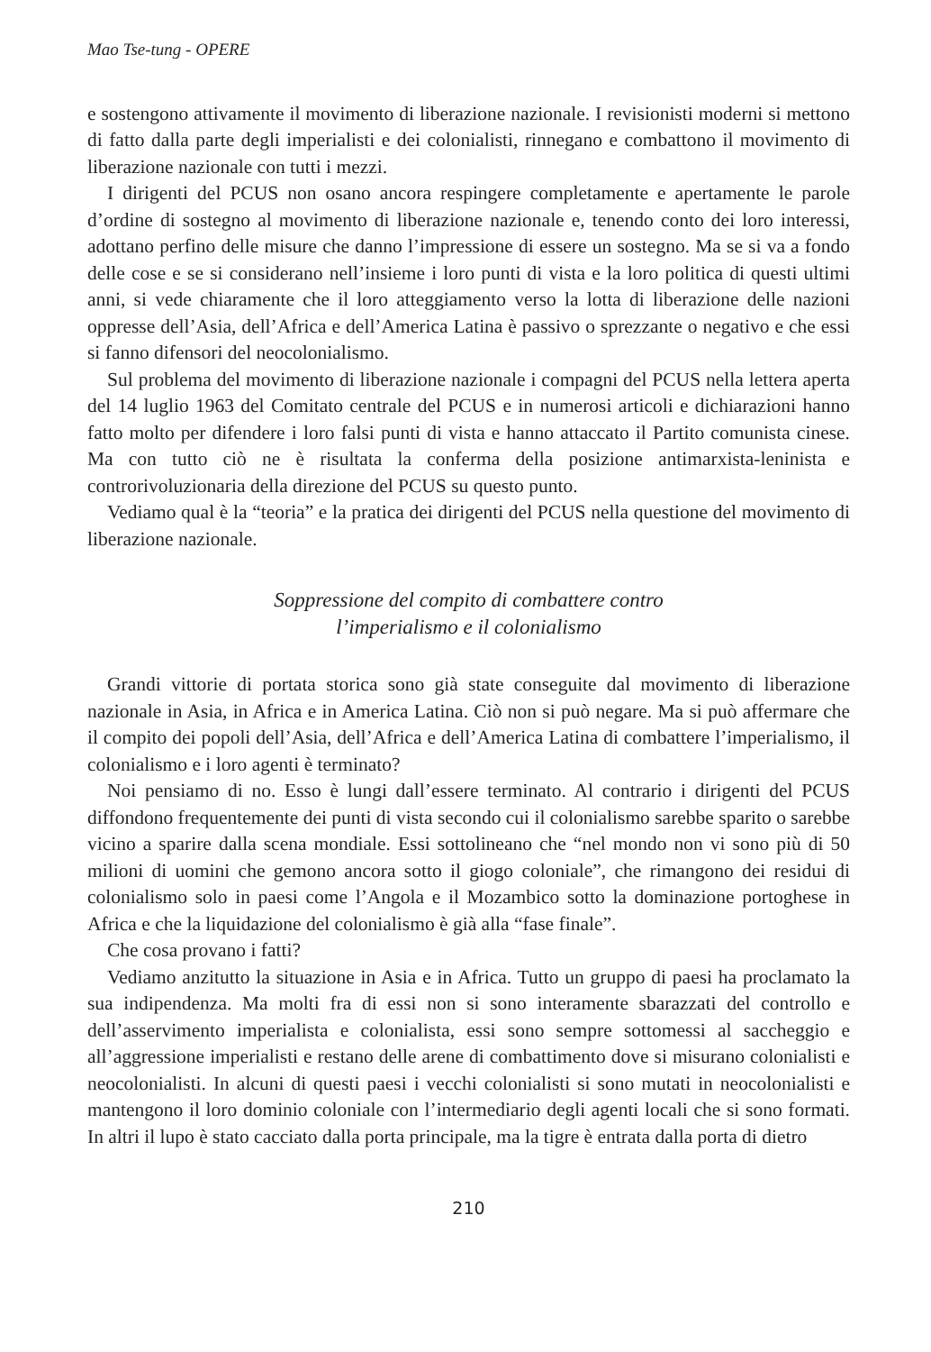Mao Tse-tung - OPERE
e sostengono attivamente il movimento di liberazione nazionale. I revisionisti moderni si mettono di fatto dalla parte degli imperialisti e dei colonialisti, rinnegano e combattono il movimento di liberazione nazionale con tutti i mezzi.
I dirigenti del PCUS non osano ancora respingere completamente e apertamente le parole d’ordine di sostegno al movimento di liberazione nazionale e, tenendo conto dei loro interessi, adottano perfino delle misure che danno l’impressione di essere un sostegno. Ma se si va a fondo delle cose e se si considerano nell’insieme i loro punti di vista e la loro politica di questi ultimi anni, si vede chiaramente che il loro atteggiamento verso la lotta di liberazione delle nazioni oppresse dell’Asia, dell’Africa e dell’America Latina è passivo o sprezzante o negativo e che essi si fanno difensori del neocolonialismo.
Sul problema del movimento di liberazione nazionale i compagni del PCUS nella lettera aperta del 14 luglio 1963 del Comitato centrale del PCUS e in numerosi articoli e dichiarazioni hanno fatto molto per difendere i loro falsi punti di vista e hanno attaccato il Partito comunista cinese. Ma con tutto ciò ne è risultata la conferma della posizione antimarxista-leninista e controrivoluzionaria della direzione del PCUS su questo punto.
Vediamo qual è la “teoria” e la pratica dei dirigenti del PCUS nella questione del movimento di liberazione nazionale.
Soppressione del compito di combattere contro
l’imperialismo e il colonialismo
Grandi vittorie di portata storica sono già state conseguite dal movimento di liberazione nazionale in Asia, in Africa e in America Latina. Ciò non si può negare. Ma si può affermare che il compito dei popoli dell’Asia, dell’Africa e dell’America Latina di combattere l’imperialismo, il colonialismo e i loro agenti è terminato?
Noi pensiamo di no. Esso è lungi dall’essere terminato. Al contrario i dirigenti del PCUS diffondono frequentemente dei punti di vista secondo cui il colonialismo sarebbe sparito o sarebbe vicino a sparire dalla scena mondiale. Essi sottolineano che “nel mondo non vi sono più di 50 milioni di uomini che gemono ancora sotto il giogo coloniale”, che rimangono dei residui di colonialismo solo in paesi come l’Angola e il Mozambico sotto la dominazione portoghese in Africa e che la liquidazione del colonialismo è già alla “fase finale”.
Che cosa provano i fatti?
Vediamo anzitutto la situazione in Asia e in Africa. Tutto un gruppo di paesi ha proclamato la sua indipendenza. Ma molti fra di essi non si sono interamente sbarazzati del controllo e dell’asservimento imperialista e colonialista, essi sono sempre sottomessi al saccheggio e all’aggressione imperialisti e restano delle arene di combattimento dove si misurano colonialisti e neocolonialisti. In alcuni di questi paesi i vecchi colonialisti si sono mutati in neocolonialisti e mantengono il loro dominio coloniale con l’intermediario degli agenti locali che si sono formati. In altri il lupo è stato cacciato dalla porta principale, ma la tigre è entrata dalla porta di dietro
210